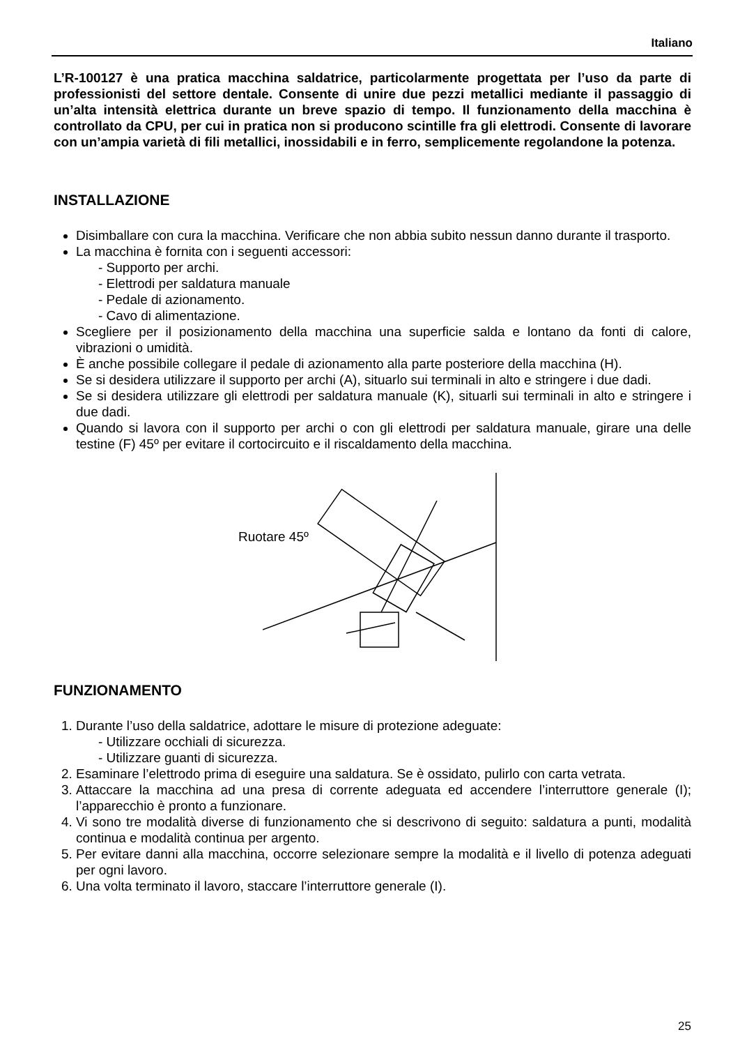Italiano
L’R-100127 è una pratica macchina saldatrice, particolarmente progettata per l’uso da parte di professionisti del settore dentale. Consente di unire due pezzi metallici mediante il passaggio di un’alta intensità elettrica durante un breve spazio di tempo. Il funzionamento della macchina è controllato da CPU, per cui in pratica non si producono scintille fra gli elettrodi. Consente di lavorare con un’ampia varietà di fili metallici, inossidabili e in ferro, semplicemente regolandone la potenza.
INSTALLAZIONE
Disimballare con cura la macchina. Verificare che non abbia subito nessun danno durante il trasporto.
La macchina è fornita con i seguenti accessori:
- Supporto per archi.
- Elettrodi per saldatura manuale
- Pedale di azionamento.
- Cavo di alimentazione.
Scegliere per il posizionamento della macchina una superficie salda e lontano da fonti di calore, vibrazioni o umidità.
È anche possibile collegare il pedale di azionamento alla parte posteriore della macchina (H).
Se si desidera utilizzare il supporto per archi (A), situarlo sui terminali in alto e stringere i due dadi.
Se si desidera utilizzare gli elettrodi per saldatura manuale (K), situarli sui terminali in alto e stringere i due dadi.
Quando si lavora con il supporto per archi o con gli elettrodi per saldatura manuale, girare una delle testine (F) 45º per evitare il cortocircuito e il riscaldamento della macchina.
Ruotare 45º
FUNZIONAMENTO
1. Durante l’uso della saldatrice, adottare le misure di protezione adeguate:
- Utilizzare occhiali di sicurezza.
- Utilizzare guanti di sicurezza.
2. Esaminare l’elettrodo prima di eseguire una saldatura. Se è ossidato, pulirlo con carta vetrata.
3. Attaccare la macchina ad una presa di corrente adeguata ed accendere l’interruttore generale (I); l’apparecchio è pronto a funzionare.
4. Vi sono tre modalità diverse di funzionamento che si descrivono di seguito: saldatura a punti, modalità continua e modalità continua per argento.
5. Per evitare danni alla macchina, occorre selezionare sempre la modalità e il livello di potenza adeguati per ogni lavoro.
6. Una volta terminato il lavoro, staccare l’interruttore generale (I).
25